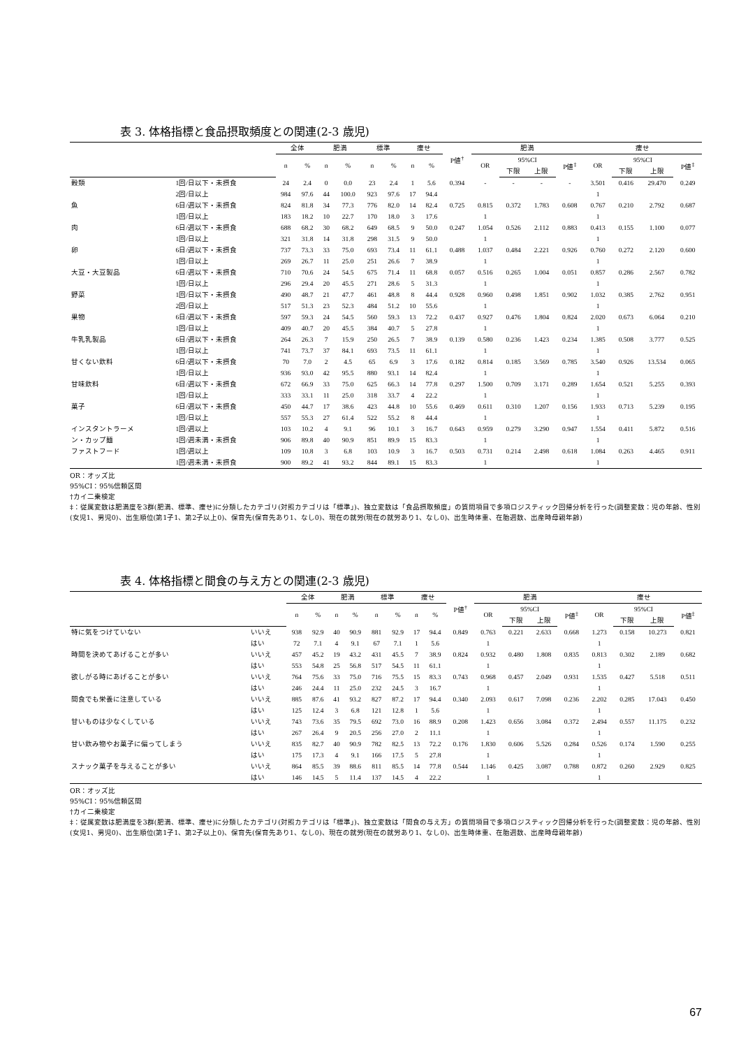表 3. 体格指標と食品摂取頻度との関連(2-3 歳児)
| | | 全体 | | 肥満 | | 標準 | | 痩せ | | P値<sup>†</sup> | 肥満 | | | | 痩せ | | | |
| --- | --- | --- | --- | --- | --- | --- | --- | --- | --- | --- | --- | --- | --- | --- | --- | --- | --- | --- |
| | | n | % | n | % | n | % | n | % | | OR | 95%CI | | P値<sup>‡</sup> | OR | 95%CI | | P値<sup>‡</sup> |
| | | | | | | | | | | | | 下限 | 上限 | | | 下限 | 上限 | |
| 穀類 | 1回/日以下・未摂食 | 24 | 2.4 | 0 | 0.0 | 23 | 2.4 | 1 | 5.6 | 0.394 | - | - | - | - | 3.501 | 0.416 | 29.470 | 0.249 |
| | 2回/日以上 | 984 | 97.6 | 44 | 100.0 | 923 | 97.6 | 17 | 94.4 | | | | | | 1 | | | |
| 魚 | 6日/週以下・未摂食 | 824 | 81.8 | 34 | 77.3 | 776 | 82.0 | 14 | 82.4 | 0.725 | 0.815 | 0.372 | 1.783 | 0.608 | 0.767 | 0.210 | 2.792 | 0.687 |
| | 1回/日以上 | 183 | 18.2 | 10 | 22.7 | 170 | 18.0 | 3 | 17.6 | | 1 | | | | 1 | | | |
| 肉 | 6日/週以下・未摂食 | 688 | 68.2 | 30 | 68.2 | 649 | 68.5 | 9 | 50.0 | 0.247 | 1.054 | 0.526 | 2.112 | 0.883 | 0.413 | 0.155 | 1.100 | 0.077 |
| | 1回/日以上 | 321 | 31.8 | 14 | 31.8 | 298 | 31.5 | 9 | 50.0 | | 1 | | | | 1 | | | |
| 卵 | 6日/週以下・未摂食 | 737 | 73.3 | 33 | 75.0 | 693 | 73.4 | 11 | 61.1 | 0.488 | 1.037 | 0.484 | 2.221 | 0.926 | 0.760 | 0.272 | 2.120 | 0.600 |
| | 1回/日以上 | 269 | 26.7 | 11 | 25.0 | 251 | 26.6 | 7 | 38.9 | | 1 | | | | 1 | | | |
| 大豆・大豆製品 | 6日/週以下・未摂食 | 710 | 70.6 | 24 | 54.5 | 675 | 71.4 | 11 | 68.8 | 0.057 | 0.516 | 0.265 | 1.004 | 0.051 | 0.857 | 0.286 | 2.567 | 0.782 |
| | 1回/日以上 | 296 | 29.4 | 20 | 45.5 | 271 | 28.6 | 5 | 31.3 | | 1 | | | | 1 | | | |
| 野菜 | 1回/日以下・未摂食 | 490 | 48.7 | 21 | 47.7 | 461 | 48.8 | 8 | 44.4 | 0.928 | 0.960 | 0.498 | 1.851 | 0.902 | 1.032 | 0.385 | 2.762 | 0.951 |
| | 2回/日以上 | 517 | 51.3 | 23 | 52.3 | 484 | 51.2 | 10 | 55.6 | | 1 | | | | 1 | | | |
| 果物 | 6日/週以下・未摂食 | 597 | 59.3 | 24 | 54.5 | 560 | 59.3 | 13 | 72.2 | 0.437 | 0.927 | 0.476 | 1.804 | 0.824 | 2.020 | 0.673 | 6.064 | 0.210 |
| | 1回/日以上 | 409 | 40.7 | 20 | 45.5 | 384 | 40.7 | 5 | 27.8 | | 1 | | | | 1 | | | |
| 牛乳乳製品 | 6日/週以下・未摂食 | 264 | 26.3 | 7 | 15.9 | 250 | 26.5 | 7 | 38.9 | 0.139 | 0.580 | 0.236 | 1.423 | 0.234 | 1.385 | 0.508 | 3.777 | 0.525 |
| | 1回/日以上 | 741 | 73.7 | 37 | 84.1 | 693 | 73.5 | 11 | 61.1 | | 1 | | | | 1 | | | |
| 甘くない飲料 | 6日/週以下・未摂食 | 70 | 7.0 | 2 | 4.5 | 65 | 6.9 | 3 | 17.6 | 0.182 | 0.814 | 0.185 | 3.569 | 0.785 | 3.540 | 0.926 | 13.534 | 0.065 |
| | 1回/日以上 | 936 | 93.0 | 42 | 95.5 | 880 | 93.1 | 14 | 82.4 | | 1 | | | | 1 | | | |
| 甘味飲料 | 6日/週以下・未摂食 | 672 | 66.9 | 33 | 75.0 | 625 | 66.3 | 14 | 77.8 | 0.297 | 1.500 | 0.709 | 3.171 | 0.289 | 1.654 | 0.521 | 5.255 | 0.393 |
| | 1回/日以上 | 333 | 33.1 | 11 | 25.0 | 318 | 33.7 | 4 | 22.2 | | 1 | | | | 1 | | | |
| 菓子 | 6日/週以下・未摂食 | 450 | 44.7 | 17 | 38.6 | 423 | 44.8 | 10 | 55.6 | 0.469 | 0.611 | 0.310 | 1.207 | 0.156 | 1.933 | 0.713 | 5.239 | 0.195 |
| | 1回/日以上 | 557 | 55.3 | 27 | 61.4 | 522 | 55.2 | 8 | 44.4 | | 1 | | | | 1 | | | |
| インスタントラーメ | 1回/週以上 | 103 | 10.2 | 4 | 9.1 | 96 | 10.1 | 3 | 16.7 | 0.643 | 0.959 | 0.279 | 3.290 | 0.947 | 1.554 | 0.411 | 5.872 | 0.516 |
| ン・カップ麺 | 1回/週未満・未摂食 | 906 | 89.8 | 40 | 90.9 | 851 | 89.9 | 15 | 83.3 | | 1 | | | | 1 | | | |
| ファストフード | 1回/週以上 | 109 | 10.8 | 3 | 6.8 | 103 | 10.9 | 3 | 16.7 | 0.503 | 0.731 | 0.214 | 2.498 | 0.618 | 1.084 | 0.263 | 4.465 | 0.911 |
| | 1回/週未満・未摂食 | 900 | 89.2 | 41 | 93.2 | 844 | 89.1 | 15 | 83.3 | | 1 | | | | 1 | | | |
OR：オッズ比
95%CI：95%信頼区間
†カイ二乗検定
‡：従属変数は肥満度を3群(肥満、標準、痩せ)に分類したカテゴリ(対照カテゴリは「標準」)、独立変数は「食品摂取頻度」の質問項目で多項ロジスティック回帰分析を行った(調整変数：児の年齢、性別(女児1、男児0)、出生順位(第1子1、第2子以上0)、保育先(保育先あり1、なし0)、現在の就労(現在の就労あり1、なし0)、出生時体重、在胎週数、出産時母親年齢)
表 4. 体格指標と間食の与え方との関連(2-3 歳児)
| | | 全体 | | 肥満 | | 標準 | | 痩せ | | P値<sup>†</sup> | 肥満 | | | | 痩せ | | | |
| --- | --- | --- | --- | --- | --- | --- | --- | --- | --- | --- | --- | --- | --- | --- | --- | --- | --- | --- |
| | | n | % | n | % | n | % | n | % | | OR | 95%CI | | P値<sup>‡</sup> | OR | 95%CI | | P値<sup>‡</sup> |
| | | | | | | | | | | | | 下限 | 上限 | | | 下限 | 上限 | |
| 特に気をつけていない | いいえ | 938 | 92.9 | 40 | 90.9 | 881 | 92.9 | 17 | 94.4 | 0.849 | 0.763 | 0.221 | 2.633 | 0.668 | 1.273 | 0.158 | 10.273 | 0.821 |
| | はい | 72 | 7.1 | 4 | 9.1 | 67 | 7.1 | 1 | 5.6 | | 1 | | | | 1 | | | |
| 時間を決めてあげることが多い | いいえ | 457 | 45.2 | 19 | 43.2 | 431 | 45.5 | 7 | 38.9 | 0.824 | 0.932 | 0.480 | 1.808 | 0.835 | 0.813 | 0.302 | 2.189 | 0.682 |
| | はい | 553 | 54.8 | 25 | 56.8 | 517 | 54.5 | 11 | 61.1 | | 1 | | | | 1 | | | |
| 欲しがる時にあげることが多い | いいえ | 764 | 75.6 | 33 | 75.0 | 716 | 75.5 | 15 | 83.3 | 0.743 | 0.968 | 0.457 | 2.049 | 0.931 | 1.535 | 0.427 | 5.518 | 0.511 |
| | はい | 246 | 24.4 | 11 | 25.0 | 232 | 24.5 | 3 | 16.7 | | 1 | | | | 1 | | | |
| 間食でも栄養に注意している | いいえ | 885 | 87.6 | 41 | 93.2 | 827 | 87.2 | 17 | 94.4 | 0.340 | 2.093 | 0.617 | 7.098 | 0.236 | 2.202 | 0.285 | 17.043 | 0.450 |
| | はい | 125 | 12.4 | 3 | 6.8 | 121 | 12.8 | 1 | 5.6 | | 1 | | | | 1 | | | |
| 甘いものは少なくしている | いいえ | 743 | 73.6 | 35 | 79.5 | 692 | 73.0 | 16 | 88.9 | 0.208 | 1.423 | 0.656 | 3.084 | 0.372 | 2.494 | 0.557 | 11.175 | 0.232 |
| | はい | 267 | 26.4 | 9 | 20.5 | 256 | 27.0 | 2 | 11.1 | | 1 | | | | 1 | | | |
| 甘い飲み物やお菓子に偏ってしまう | いいえ | 835 | 82.7 | 40 | 90.9 | 782 | 82.5 | 13 | 72.2 | 0.176 | 1.830 | 0.606 | 5.526 | 0.284 | 0.526 | 0.174 | 1.590 | 0.255 |
| | はい | 175 | 17.3 | 4 | 9.1 | 166 | 17.5 | 5 | 27.8 | | 1 | | | | 1 | | | |
| スナック菓子を与えることが多い | いいえ | 864 | 85.5 | 39 | 88.6 | 811 | 85.5 | 14 | 77.8 | 0.544 | 1.146 | 0.425 | 3.087 | 0.788 | 0.872 | 0.260 | 2.929 | 0.825 |
| | はい | 146 | 14.5 | 5 | 11.4 | 137 | 14.5 | 4 | 22.2 | | 1 | | | | 1 | | | |
OR：オッズ比
95%CI：95%信頼区間
†カイ二乗検定
‡：従属変数は肥満度を3群(肥満、標準、痩せ)に分類したカテゴリ(対照カテゴリは「標準」)、独立変数は「間食の与え方」の質問項目で多項ロジスティック回帰分析を行った(調整変数：児の年齢、性別(女児1、男児0)、出生順位(第1子1、第2子以上0)、保育先(保育先あり1、なし0)、現在の就労(現在の就労あり1、なし0)、出生時体重、在胎週数、出産時母親年齢)
67